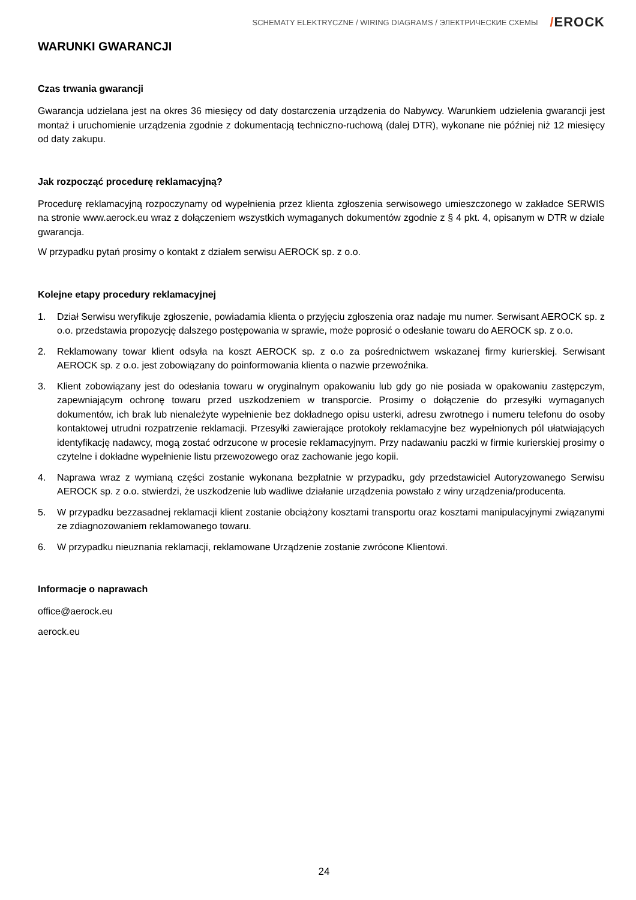SCHEMATY ELEKTRYCZNE / WIRING DIAGRAMS / ЭЛЕКТРИЧЕСКИЕ СХЕМЫ
/EROCK
WARUNKI GWARANCJI
Czas trwania gwarancji
Gwarancja udzielana jest na okres 36 miesięcy od daty dostarczenia urządzenia do Nabywcy. Warunkiem udzielenia gwarancji jest montaż i uruchomienie urządzenia zgodnie z dokumentacją techniczno-ruchową (dalej DTR), wykonane nie później niż 12 miesięcy od daty zakupu.
Jak rozpocząć procedurę reklamacyjną?
Procedurę reklamacyjną rozpoczynamy od wypełnienia przez klienta zgłoszenia serwisowego umieszczonego w zakładce SERWIS na stronie www.aerock.eu wraz z dołączeniem wszystkich wymaganych dokumentów zgodnie z § 4 pkt. 4, opisanym w DTR w dziale gwarancja.
W przypadku pytań prosimy o kontakt z działem serwisu AEROCK sp. z o.o.
Kolejne etapy procedury reklamacyjnej
1. Dział Serwisu weryfikuje zgłoszenie, powiadamia klienta o przyjęciu zgłoszenia oraz nadaje mu numer. Serwisant AEROCK sp. z o.o. przedstawia propozycję dalszego postępowania w sprawie, może poprosić o odesłanie towaru do AEROCK sp. z o.o.
2. Reklamowany towar klient odsyła na koszt AEROCK sp. z o.o za pośrednictwem wskazanej firmy kurierskiej. Serwisant AEROCK sp. z o.o. jest zobowiązany do poinformowania klienta o nazwie przewoźnika.
3. Klient zobowiązany jest do odesłania towaru w oryginalnym opakowaniu lub gdy go nie posiada w opakowaniu zastępczym, zapewniającym ochronę towaru przed uszkodzeniem w transporcie. Prosimy o dołączenie do przesyłki wymaganych dokumentów, ich brak lub nienależyte wypełnienie bez dokładnego opisu usterki, adresu zwrotnego i numeru telefonu do osoby kontaktowej utrudni rozpatrzenie reklamacji. Przesyłki zawierające protokoły reklamacyjne bez wypełnionych pól ułatwiających identyfikację nadawcy, mogą zostać odrzucone w procesie reklamacyjnym. Przy nadawaniu paczki w firmie kurierskiej prosimy o czytelne i dokładne wypełnienie listu przewozowego oraz zachowanie jego kopii.
4. Naprawa wraz z wymianą części zostanie wykonana bezpłatnie w przypadku, gdy przedstawiciel Autoryzowanego Serwisu AEROCK sp. z o.o. stwierdzi, że uszkodzenie lub wadliwe działanie urządzenia powstało z winy urządzenia/producenta.
5. W przypadku bezzasadnej reklamacji klient zostanie obciążony kosztami transportu oraz kosztami manipulacyjnymi związanymi ze zdiagnozowaniem reklamowanego towaru.
6. W przypadku nieuznania reklamacji, reklamowane Urządzenie zostanie zwrócone Klientowi.
Informacje o naprawach
office@aerock.eu
aerock.eu
24